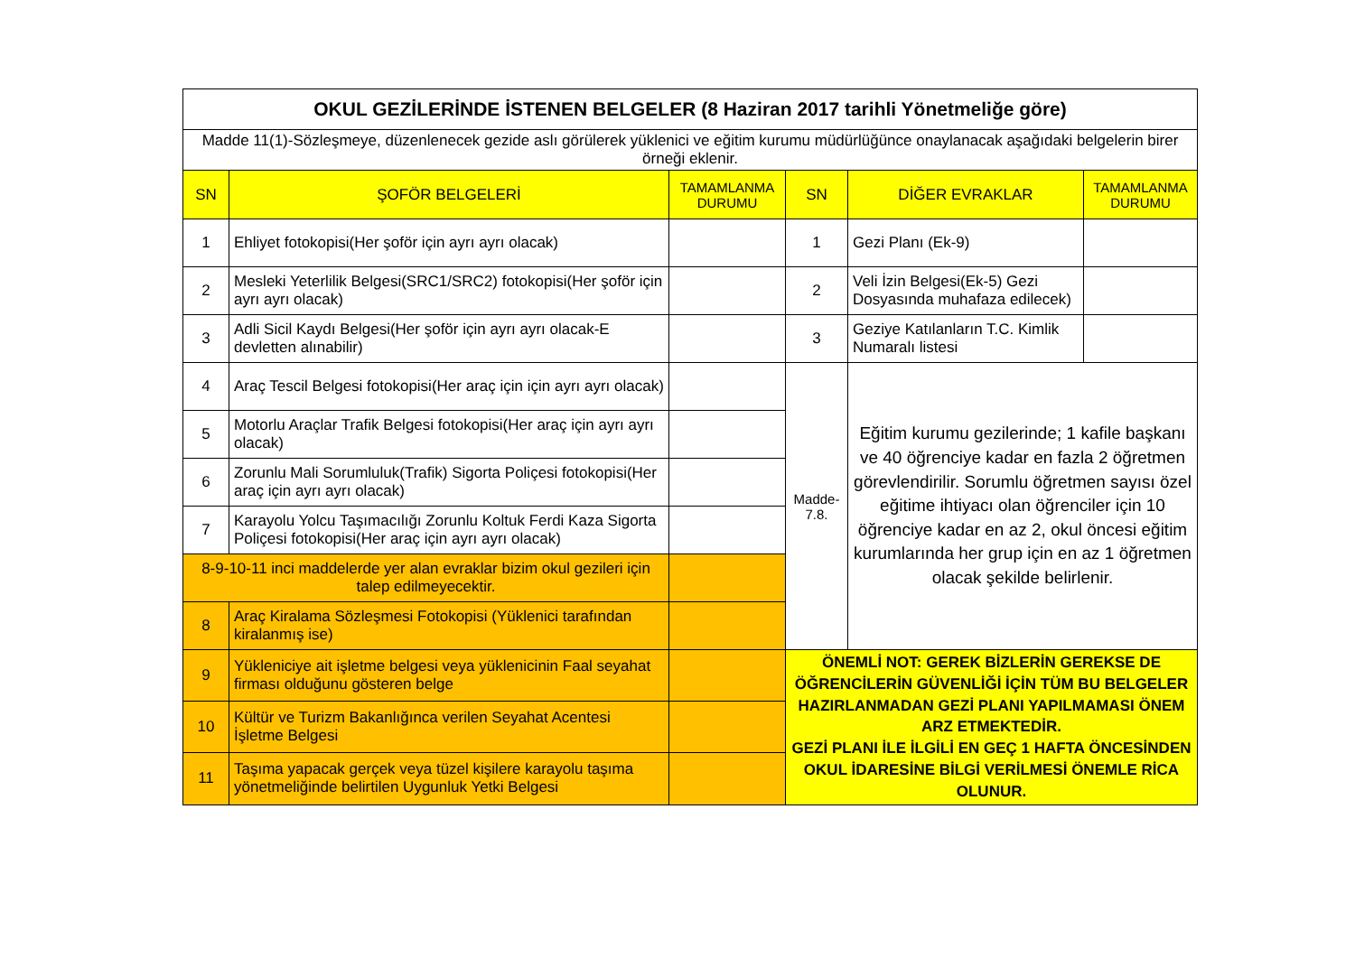| OKUL GEZİLERİNDE İSTENEN BELGELER (8 Haziran 2017 tarihli Yönetmeliğe göre) | | | | | |
| Madde 11(1)-Sözleşmeye, düzenlenecek gezide aslı görülerek yüklenici ve eğitim kurumu müdürlüğünce onaylanacak aşağıdaki belgelerin birer örneği eklenir. | | | | | |
| SN | ŞOFÖR BELGELERİ | TAMAMLANMA DURUMU | SN | DİĞER EVRAKLAR | TAMAMLANMA DURUMU |
| 1 | Ehliyet fotokopisi(Her şoför için ayrı ayrı olacak) | | 1 | Gezi Planı (Ek-9) | |
| 2 | Mesleki Yeterlilik Belgesi(SRC1/SRC2) fotokopisi(Her şoför için ayrı ayrı olacak) | | 2 | Veli İzin Belgesi(Ek-5) Gezi Dosyasında muhafaza edilecek) | |
| 3 | Adli Sicil Kaydı Belgesi(Her şoför için ayrı ayrı olacak-E devletten alınabilir) | | 3 | Geziye Katılanların T.C. Kimlik Numaralı listesi | |
| 4 | Araç Tescil Belgesi fotokopisi(Her araç için için ayrı ayrı olacak) | | Madde-7.8. | Eğitim kurumu gezilerinde; 1 kafile başkanı ve 40 öğrenciye kadar en fazla 2 öğretmen görevlendirilir. Sorumlu öğretmen sayısı özel eğitime ihtiyacı olan öğrenciler için 10 öğrenciye kadar en az 2, okul öncesi eğitim kurumlarında her grup için en az 1 öğretmen olacak şekilde belirlenir. | |
| 5 | Motorlu Araçlar Trafik Belgesi fotokopisi(Her araç için ayrı ayrı olacak) | | | | |
| 6 | Zorunlu Mali Sorumluluk(Trafik) Sigorta Poliçesi fotokopisi(Her araç için ayrı ayrı olacak) | | | | |
| 7 | Karayolu Yolcu Taşımacılığı Zorunlu Koltuk Ferdi Kaza Sigorta Poliçesi fotokopisi(Her araç için ayrı ayrı olacak) | | | | |
| 8-9-10-11 inci maddelerde yer alan evraklar bizim okul gezileri için talep edilmeyecektir. | | | | | |
| 8 | Araç Kiralama Sözleşmesi Fotokopisi (Yüklenici tarafından kiralanmış ise) | | | | |
| 9 | Yükleniciye ait işletme belgesi veya yüklenicinin Faal seyahat firması olduğunu gösteren belge | | ÖNEMLİ NOT: GEREK BİZLERİN GEREKSE DE ÖĞRENCİLERİN GÜVENLİĞİ İÇİN TÜM BU BELGELER HAZIRLANMADAN GEZİ PLANI YAPILMAMASI ÖNEM ARZ ETMEKTEDİR. GEZİ PLANI İLE İLGİLİ EN GEÇ 1 HAFTA ÖNCESİNDEN OKUL İDARESİNE BİLGİ VERİLMESİ ÖNEMLE RİCA OLUNUR. | | |
| 10 | Kültür ve Turizm Bakanlığınca verilen Seyahat Acentesi İşletme Belgesi | | | | |
| 11 | Taşıma yapacak gerçek veya tüzel kişilere karayolu taşıma yönetmeliğinde belirtilen Uygunluk Yetki Belgesi | | | | |